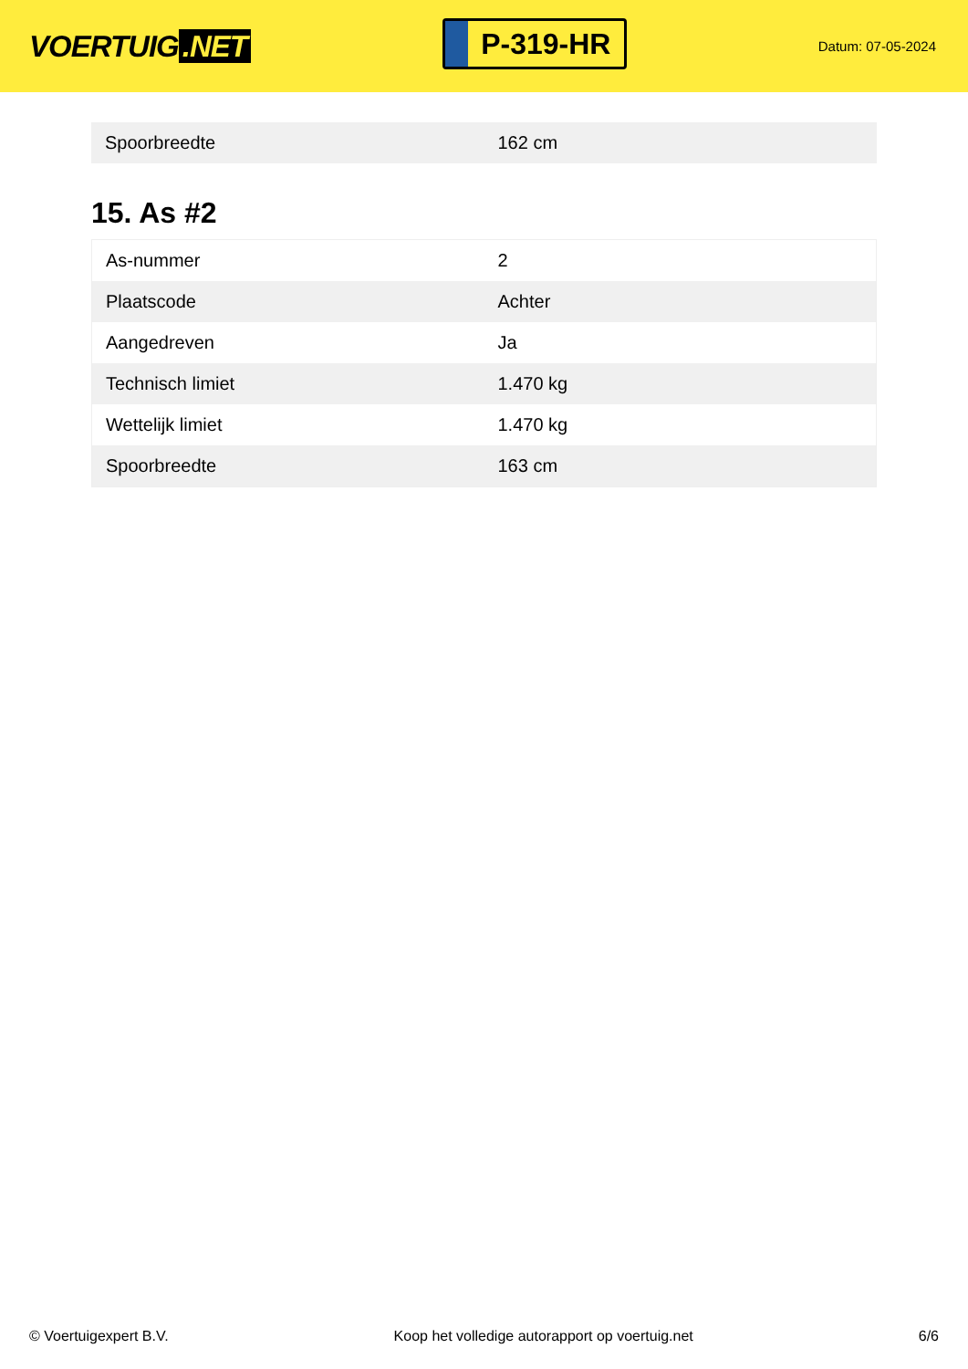VOERTUIG.NET
P-319-HR
Datum: 07-05-2024
| Spoorbreedte | 162 cm |
15. As #2
| As-nummer | 2 |
| Plaatscode | Achter |
| Aangedreven | Ja |
| Technisch limiet | 1.470 kg |
| Wettelijk limiet | 1.470 kg |
| Spoorbreedte | 163 cm |
© Voertuigexpert B.V. Koop het volledige autorapport op voertuig.net 6/6